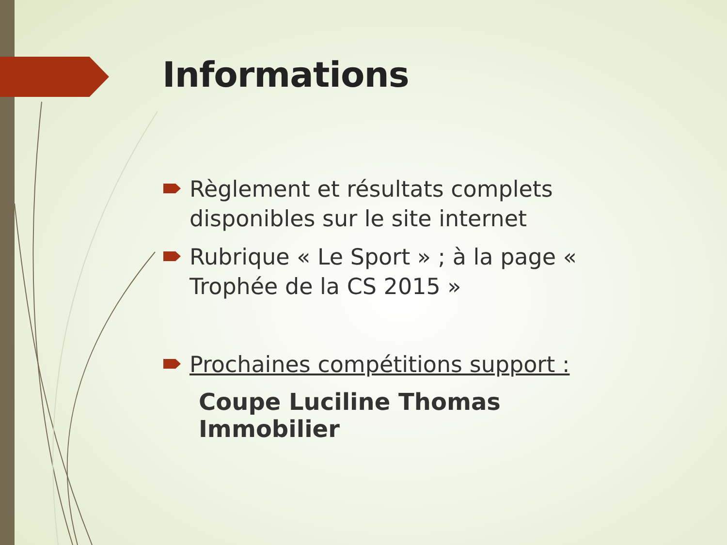Informations
Règlement et résultats complets disponibles sur le site internet
Rubrique « Le Sport » ; à la page « Trophée de la CS 2015 »
Prochaines compétitions support :
Coupe Luciline Thomas Immobilier